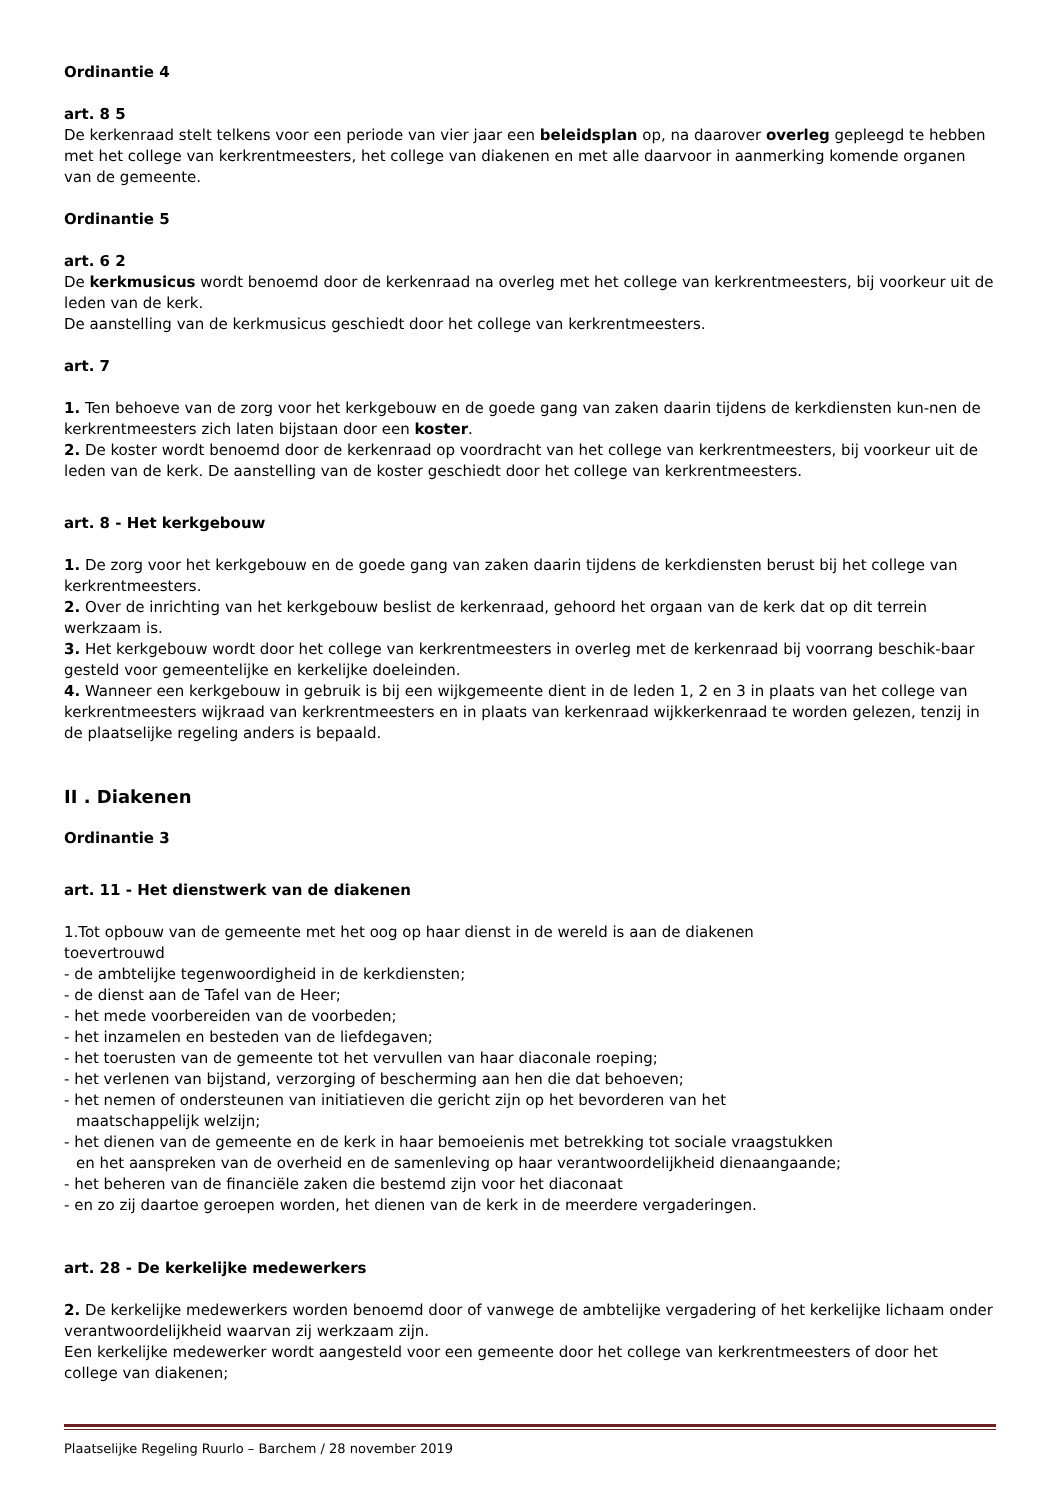Ordinantie 4
art. 8 5
De kerkenraad stelt telkens voor een periode van vier jaar een beleidsplan op, na daarover overleg gepleegd te hebben met het college van kerkrentmeesters, het college van diakenen en met alle daarvoor in aanmerking komende organen van de gemeente.
Ordinantie 5
art. 6 2
De kerkmusicus wordt benoemd door de kerkenraad na overleg met het college van kerkrentmeesters, bij voorkeur uit de leden van de kerk.
De aanstelling van de kerkmusicus geschiedt door het college van kerkrentmeesters.
art. 7
1. Ten behoeve van de zorg voor het kerkgebouw en de goede gang van zaken daarin tijdens de kerkdiensten kun-nen de kerkrentmeesters zich laten bijstaan door een koster.
2. De koster wordt benoemd door de kerkenraad op voordracht van het college van kerkrentmeesters, bij voorkeur uit de leden van de kerk. De aanstelling van de koster geschiedt door het college van kerkrentmeesters.
art. 8 - Het kerkgebouw
1. De zorg voor het kerkgebouw en de goede gang van zaken daarin tijdens de kerkdiensten berust bij het college van kerkrentmeesters.
2. Over de inrichting van het kerkgebouw beslist de kerkenraad, gehoord het orgaan van de kerk dat op dit terrein werkzaam is.
3. Het kerkgebouw wordt door het college van kerkrentmeesters in overleg met de kerkenraad bij voorrang beschik-baar gesteld voor gemeentelijke en kerkelijke doeleinden.
4. Wanneer een kerkgebouw in gebruik is bij een wijkgemeente dient in de leden 1, 2 en 3 in plaats van het college van kerkrentmeesters wijkraad van kerkrentmeesters en in plaats van kerkenraad wijkkerkenraad te worden gelezen, tenzij in de plaatselijke regeling anders is bepaald.
II . Diakenen
Ordinantie 3
art. 11 - Het dienstwerk van de diakenen
1.Tot opbouw van de gemeente met het oog op haar dienst in de wereld is aan de diakenen
toevertrouwd
- de ambtelijke tegenwoordigheid in de kerkdiensten;
- de dienst aan de Tafel van de Heer;
- het mede voorbereiden van de voorbeden;
- het inzamelen en besteden van de liefdegaven;
- het toerusten van de gemeente tot het vervullen van haar diaconale roeping;
- het verlenen van bijstand, verzorging of bescherming aan hen die dat behoeven;
- het nemen of ondersteunen van initiatieven die gericht zijn op het bevorderen van het
maatschappelijk welzijn;
- het dienen van de gemeente en de kerk in haar bemoeienis met betrekking tot sociale vraagstukken
en het aanspreken van de overheid en de samenleving op haar verantwoordelijkheid dienaangaande;
- het beheren van de financiële zaken die bestemd zijn voor het diaconaat
- en zo zij daartoe geroepen worden, het dienen van de kerk in de meerdere vergaderingen.
art. 28 - De kerkelijke medewerkers
2. De kerkelijke medewerkers worden benoemd door of vanwege de ambtelijke vergadering of het kerkelijke lichaam onder verantwoordelijkheid waarvan zij werkzaam zijn.
Een kerkelijke medewerker wordt aangesteld voor een gemeente door het college van kerkrentmeesters of door het college van diakenen;
Plaatselijke Regeling Ruurlo – Barchem / 28 november 2019